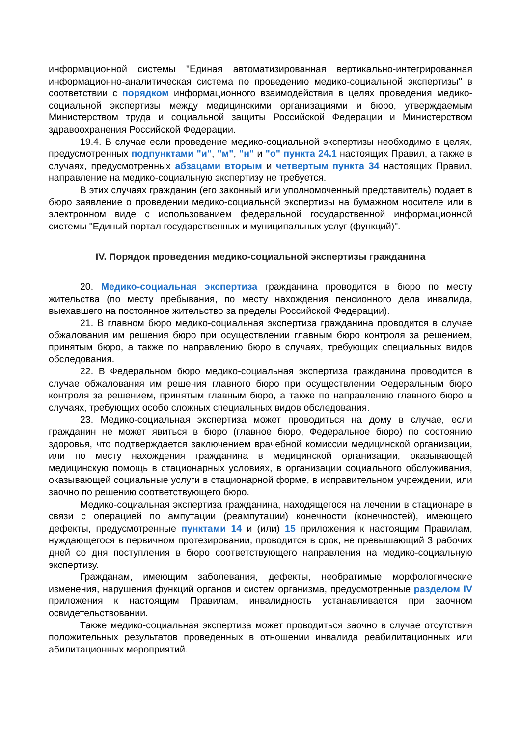информационной системы "Единая автоматизированная вертикально-интегрированная информационно-аналитическая система по проведению медико-социальной экспертизы" в соответствии с порядком информационного взаимодействия в целях проведения медико-социальной экспертизы между медицинскими организациями и бюро, утверждаемым Министерством труда и социальной защиты Российской Федерации и Министерством здравоохранения Российской Федерации.
19.4. В случае если проведение медико-социальной экспертизы необходимо в целях, предусмотренных подпунктами "и", "м", "н" и "о" пункта 24.1 настоящих Правил, а также в случаях, предусмотренных абзацами вторым и четвертым пункта 34 настоящих Правил, направление на медико-социальную экспертизу не требуется.
В этих случаях гражданин (его законный или уполномоченный представитель) подает в бюро заявление о проведении медико-социальной экспертизы на бумажном носителе или в электронном виде с использованием федеральной государственной информационной системы "Единый портал государственных и муниципальных услуг (функций)".
IV. Порядок проведения медико-социальной экспертизы гражданина
20. Медико-социальная экспертиза гражданина проводится в бюро по месту жительства (по месту пребывания, по месту нахождения пенсионного дела инвалида, выехавшего на постоянное жительство за пределы Российской Федерации).
21. В главном бюро медико-социальная экспертиза гражданина проводится в случае обжалования им решения бюро при осуществлении главным бюро контроля за решением, принятым бюро, а также по направлению бюро в случаях, требующих специальных видов обследования.
22. В Федеральном бюро медико-социальная экспертиза гражданина проводится в случае обжалования им решения главного бюро при осуществлении Федеральным бюро контроля за решением, принятым главным бюро, а также по направлению главного бюро в случаях, требующих особо сложных специальных видов обследования.
23. Медико-социальная экспертиза может проводиться на дому в случае, если гражданин не может явиться в бюро (главное бюро, Федеральное бюро) по состоянию здоровья, что подтверждается заключением врачебной комиссии медицинской организации, или по месту нахождения гражданина в медицинской организации, оказывающей медицинскую помощь в стационарных условиях, в организации социального обслуживания, оказывающей социальные услуги в стационарной форме, в исправительном учреждении, или заочно по решению соответствующего бюро.
Медико-социальная экспертиза гражданина, находящегося на лечении в стационаре в связи с операцией по ампутации (реампутации) конечности (конечностей), имеющего дефекты, предусмотренные пунктами 14 и (или) 15 приложения к настоящим Правилам, нуждающегося в первичном протезировании, проводится в срок, не превышающий 3 рабочих дней со дня поступления в бюро соответствующего направления на медико-социальную экспертизу.
Гражданам, имеющим заболевания, дефекты, необратимые морфологические изменения, нарушения функций органов и систем организма, предусмотренные разделом IV приложения к настоящим Правилам, инвалидность устанавливается при заочном освидетельствовании.
Также медико-социальная экспертиза может проводиться заочно в случае отсутствия положительных результатов проведенных в отношении инвалида реабилитационных или абилитационных мероприятий.